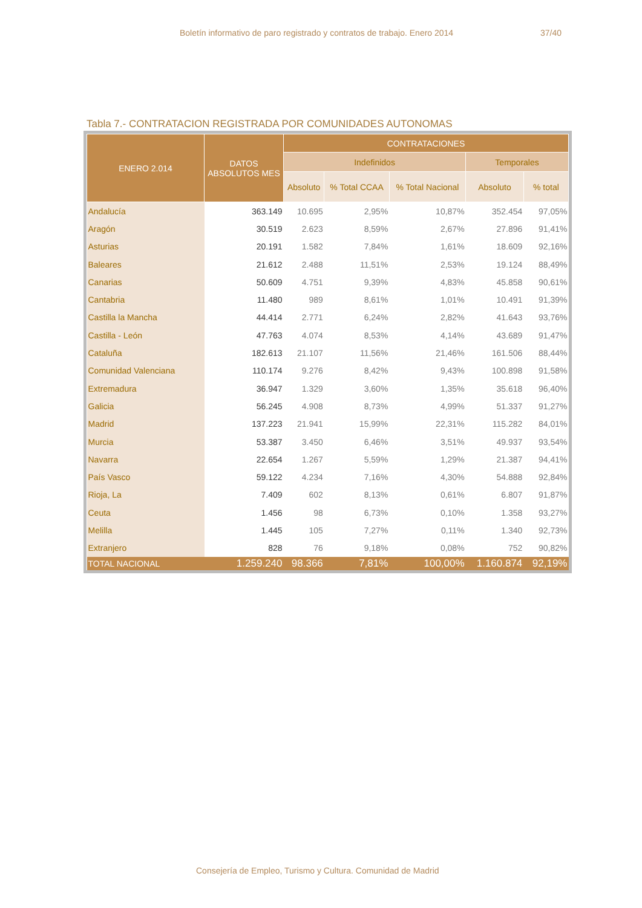Boletín informativo de paro registrado y contratos de trabajo. Enero 2014 37/40
Tabla 7.- CONTRATACION REGISTRADA POR COMUNIDADES AUTONOMAS
| ENERO 2.014 | DATOS ABSOLUTOS MES | CONTRATACIONES | | | | |
| --- | --- | --- | --- | --- | --- | --- |
| | | Indefinidos | | | Temporales | |
| | | Absoluto | % Total CCAA | % Total Nacional | Absoluto | % total |
| Andalucía | 363.149 | 10.695 | 2,95% | 10,87% | 352.454 | 97,05% |
| Aragón | 30.519 | 2.623 | 8,59% | 2,67% | 27.896 | 91,41% |
| Asturias | 20.191 | 1.582 | 7,84% | 1,61% | 18.609 | 92,16% |
| Baleares | 21.612 | 2.488 | 11,51% | 2,53% | 19.124 | 88,49% |
| Canarias | 50.609 | 4.751 | 9,39% | 4,83% | 45.858 | 90,61% |
| Cantabria | 11.480 | 989 | 8,61% | 1,01% | 10.491 | 91,39% |
| Castilla la Mancha | 44.414 | 2.771 | 6,24% | 2,82% | 41.643 | 93,76% |
| Castilla - León | 47.763 | 4.074 | 8,53% | 4,14% | 43.689 | 91,47% |
| Cataluña | 182.613 | 21.107 | 11,56% | 21,46% | 161.506 | 88,44% |
| Comunidad Valenciana | 110.174 | 9.276 | 8,42% | 9,43% | 100.898 | 91,58% |
| Extremadura | 36.947 | 1.329 | 3,60% | 1,35% | 35.618 | 96,40% |
| Galicia | 56.245 | 4.908 | 8,73% | 4,99% | 51.337 | 91,27% |
| Madrid | 137.223 | 21.941 | 15,99% | 22,31% | 115.282 | 84,01% |
| Murcia | 53.387 | 3.450 | 6,46% | 3,51% | 49.937 | 93,54% |
| Navarra | 22.654 | 1.267 | 5,59% | 1,29% | 21.387 | 94,41% |
| País Vasco | 59.122 | 4.234 | 7,16% | 4,30% | 54.888 | 92,84% |
| Rioja, La | 7.409 | 602 | 8,13% | 0,61% | 6.807 | 91,87% |
| Ceuta | 1.456 | 98 | 6,73% | 0,10% | 1.358 | 93,27% |
| Melilla | 1.445 | 105 | 7,27% | 0,11% | 1.340 | 92,73% |
| Extranjero | 828 | 76 | 9,18% | 0,08% | 752 | 90,82% |
| TOTAL NACIONAL | 1.259.240 | 98.366 | 7,81% | 100,00% | 1.160.874 | 92,19% |
Consejería de Empleo, Turismo y Cultura. Comunidad de Madrid